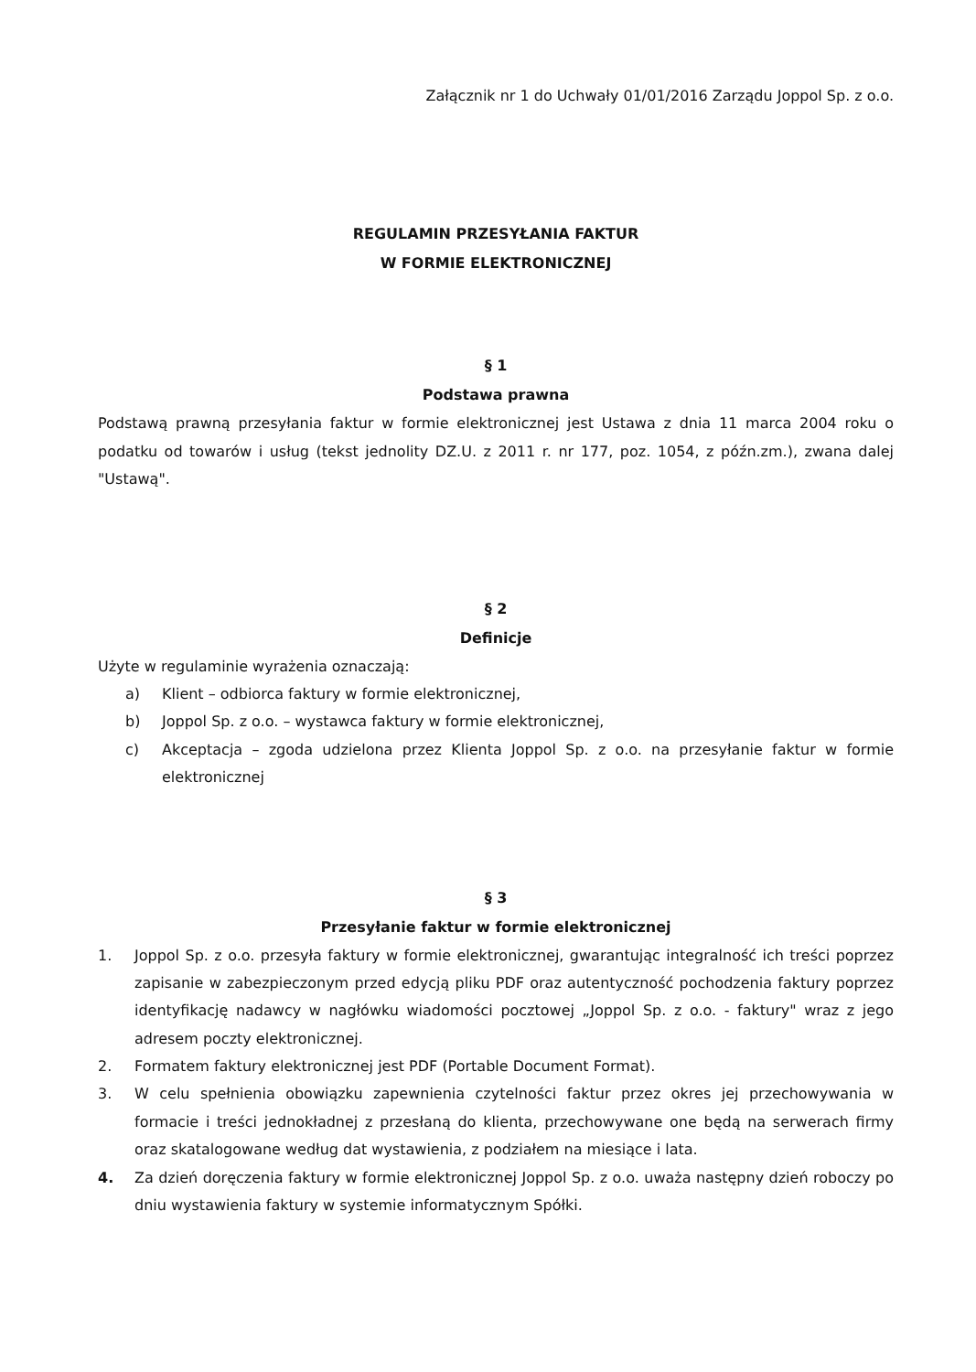Załącznik nr 1 do Uchwały 01/01/2016 Zarządu Joppol Sp. z o.o.
REGULAMIN PRZESYŁANIA FAKTUR
W FORMIE ELEKTRONICZNEJ
§ 1
Podstawa prawna
Podstawą prawną przesyłania faktur w formie elektronicznej jest Ustawa z dnia 11 marca 2004 roku o podatku od towarów i usług (tekst jednolity DZ.U. z 2011 r. nr 177, poz. 1054, z późn.zm.), zwana dalej "Ustawą".
§ 2
Definicje
Użyte w regulaminie wyrażenia oznaczają:
a) Klient – odbiorca faktury w formie elektronicznej,
b) Joppol Sp. z o.o. – wystawca faktury w formie elektronicznej,
c) Akceptacja – zgoda udzielona przez Klienta Joppol Sp. z o.o. na przesyłanie faktur w formie elektronicznej
§ 3
Przesyłanie faktur w formie elektronicznej
1. Joppol Sp. z o.o. przesyła faktury w formie elektronicznej, gwarantując integralność ich treści poprzez zapisanie w zabezpieczonym przed edycją pliku PDF oraz autentyczność pochodzenia faktury poprzez identyfikację nadawcy w nagłówku wiadomości pocztowej „Joppol Sp. z o.o. - faktury" wraz z jego adresem poczty elektronicznej.
2. Formatem faktury elektronicznej jest PDF (Portable Document Format).
3. W celu spełnienia obowiązku zapewnienia czytelności faktur przez okres jej przechowywania w formacie i treści jednokładnej z przesłaną do klienta, przechowywane one będą na serwerach firmy oraz skatalogowane według dat wystawienia, z podziałem na miesiące i lata.
4. Za dzień doręczenia faktury w formie elektronicznej Joppol Sp. z o.o. uważa następny dzień roboczy po dniu wystawienia faktury w systemie informatycznym Spółki.